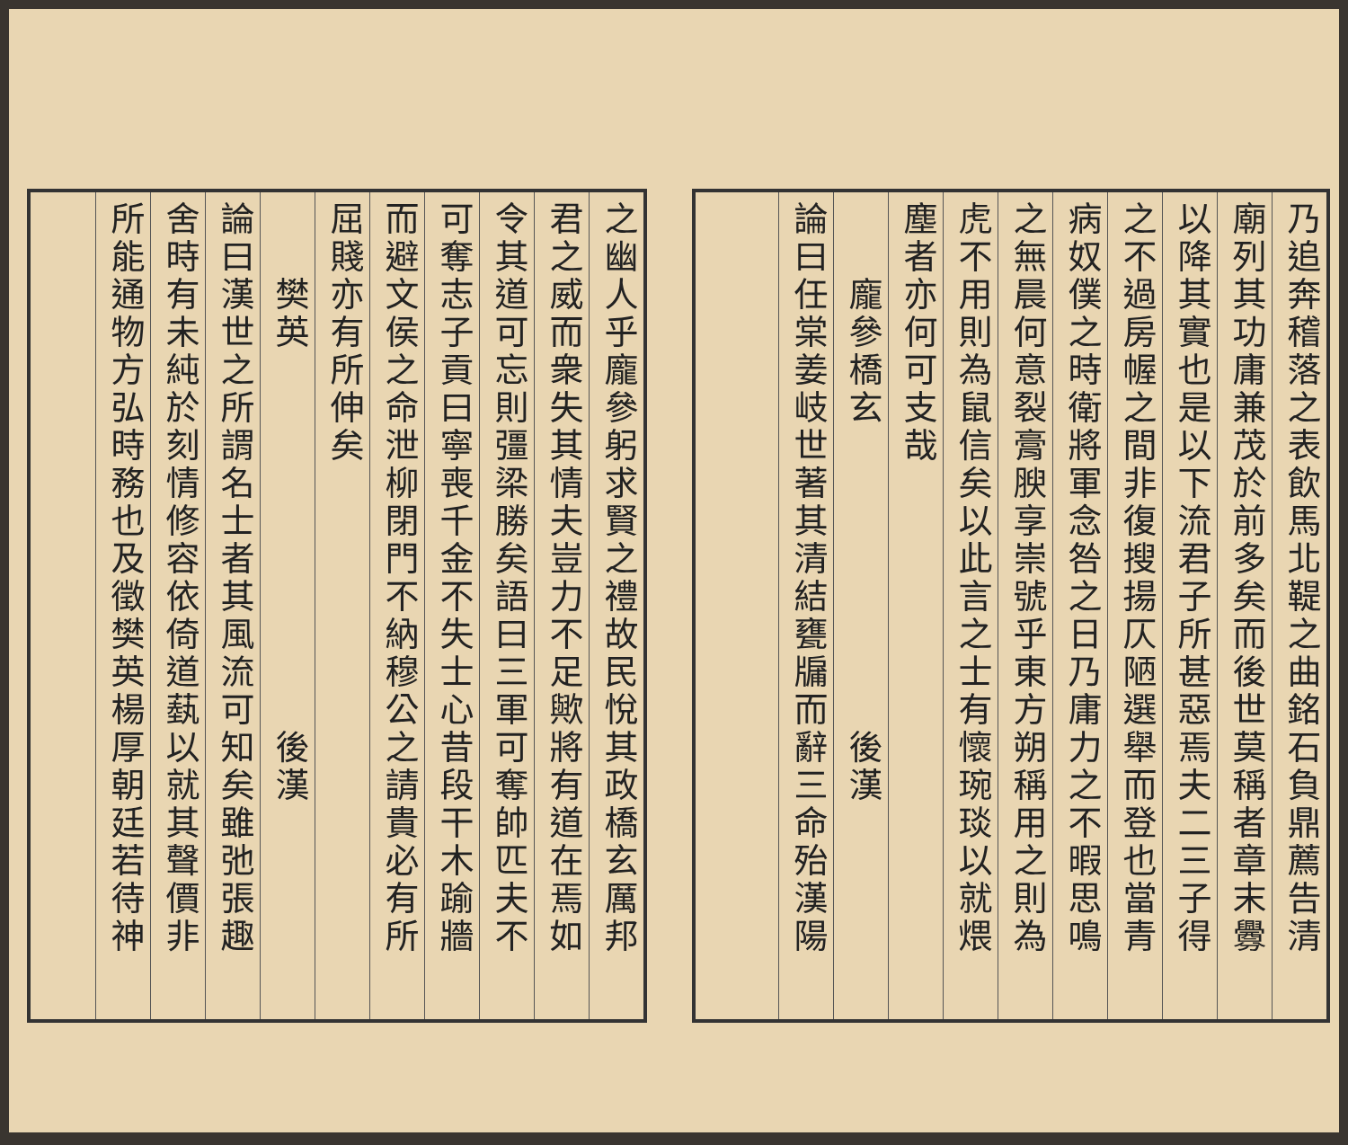乃追奔稽落之表飲馬北鞮之曲銘石負鼎薦告清
廟列其功庸兼茂於前多矣而後世莫稱者章末釁
以降其實也是以下流君子所甚惡焉夫二三子得
之不過房幄之間非復搜揚仄陋選舉而登也當青
病奴僕之時衛將軍念咎之日乃庸力之不暇思鳴
之無晨何意裂膏腴享崇號乎東方朔稱用之則為
虎不用則為鼠信矣以此言之士有懷琬琰以就煨
塵者亦何可支哉
　　龐參橋玄　　　　　　　　後漢
論曰任棠姜岐世著其清結甕牖而辭三命殆漢陽
之幽人乎龐參躬求賢之禮故民悅其政橋玄厲邦
君之威而衆失其情夫豈力不足歟將有道在焉如
令其道可忘則彊梁勝矣語曰三軍可奪帥匹夫不
可奪志子貢曰寧喪千金不失士心昔段干木踰牆
而避文侯之命泄柳閉門不納穆公之請貴必有所
屈賤亦有所伸矣
　　樊英　　　　　　　　　　後漢
論曰漢世之所謂名士者其風流可知矣雖弛張趣
舍時有未純於刻情修容依倚道蓺以就其聲價非
所能通物方弘時務也及徵樊英楊厚朝廷若待神